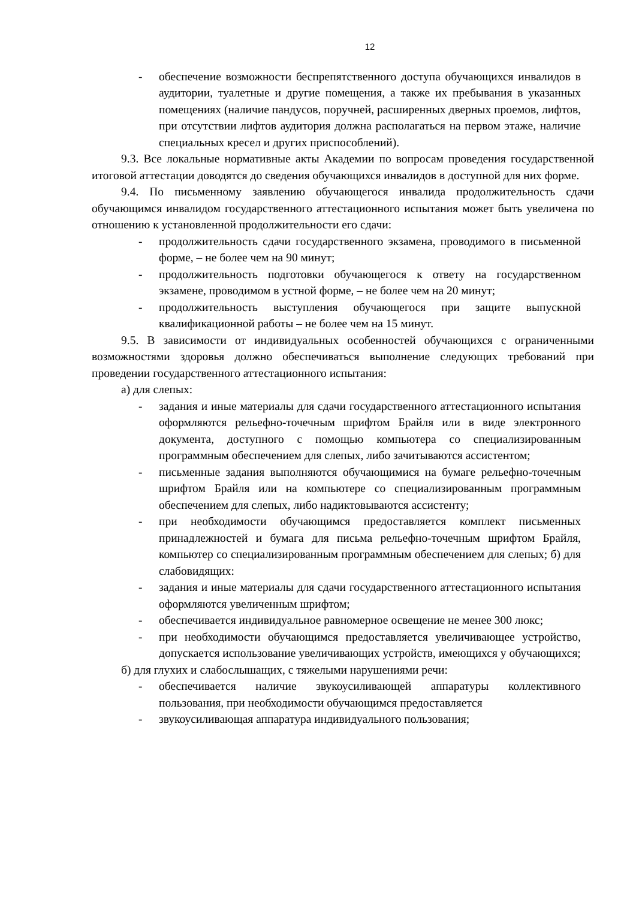12
- обеспечение возможности беспрепятственного доступа обучающихся инвалидов в аудитории, туалетные и другие помещения, а также их пребывания в указанных помещениях (наличие пандусов, поручней, расширенных дверных проемов, лифтов, при отсутствии лифтов аудитория должна располагаться на первом этаже, наличие специальных кресел и других приспособлений).
9.3. Все локальные нормативные акты Академии по вопросам проведения государственной итоговой аттестации доводятся до сведения обучающихся инвалидов в доступной для них форме.
9.4. По письменному заявлению обучающегося инвалида продолжительность сдачи обучающимся инвалидом государственного аттестационного испытания может быть увеличена по отношению к установленной продолжительности его сдачи:
- продолжительность сдачи государственного экзамена, проводимого в письменной форме, – не более чем на 90 минут;
- продолжительность подготовки обучающегося к ответу на государственном экзамене, проводимом в устной форме, – не более чем на 20 минут;
- продолжительность выступления обучающегося при защите выпускной квалификационной работы – не более чем на 15 минут.
9.5. В зависимости от индивидуальных особенностей обучающихся с ограниченными возможностями здоровья должно обеспечиваться выполнение следующих требований при проведении государственного аттестационного испытания:
а) для слепых:
- задания и иные материалы для сдачи государственного аттестационного испытания оформляются рельефно-точечным шрифтом Брайля или в виде электронного документа, доступного с помощью компьютера со специализированным программным обеспечением для слепых, либо зачитываются ассистентом;
- письменные задания выполняются обучающимися на бумаге рельефно-точечным шрифтом Брайля или на компьютере со специализированным программным обеспечением для слепых, либо надиктовываются ассистенту;
- при необходимости обучающимся предоставляется комплект письменных принадлежностей и бумага для письма рельефно-точечным шрифтом Брайля, компьютер со специализированным программным обеспечением для слепых; б) для слабовидящих:
- задания и иные материалы для сдачи государственного аттестационного испытания оформляются увеличенным шрифтом;
- обеспечивается индивидуальное равномерное освещение не менее 300 люкс;
- при необходимости обучающимся предоставляется увеличивающее устройство, допускается использование увеличивающих устройств, имеющихся у обучающихся;
б) для глухих и слабослышащих, с тяжелыми нарушениями речи:
- обеспечивается наличие звукоусиливающей аппаратуры коллективного пользования, при необходимости обучающимся предоставляется
- звукоусиливающая аппаратура индивидуального пользования;